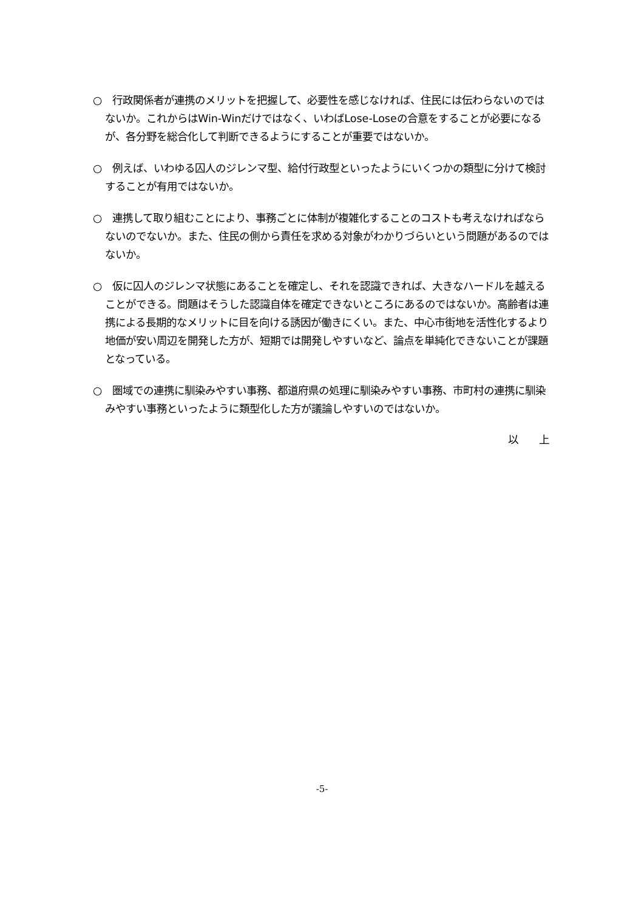○　行政関係者が連携のメリットを把握して、必要性を感じなければ、住民には伝わらないのではないか。これからはWin-Winだけではなく、いわばLose-Loseの合意をすることが必要になるが、各分野を総合化して判断できるようにすることが重要ではないか。
○　例えば、いわゆる囚人のジレンマ型、給付行政型といったようにいくつかの類型に分けて検討することが有用ではないか。
○　連携して取り組むことにより、事務ごとに体制が複雑化することのコストも考えなければならないのでないか。また、住民の側から責任を求める対象がわかりづらいという問題があるのではないか。
○　仮に囚人のジレンマ状態にあることを確定し、それを認識できれば、大きなハードルを越えることができる。問題はそうした認識自体を確定できないところにあるのではないか。高齢者は連携による長期的なメリットに目を向ける誘因が働きにくい。また、中心市街地を活性化するより地価が安い周辺を開発した方が、短期では開発しやすいなど、論点を単純化できないことが課題となっている。
○　圏域での連携に馴染みやすい事務、都道府県の処理に馴染みやすい事務、市町村の連携に馴染みやすい事務といったように類型化した方が議論しやすいのではないか。
以　　上
-5-